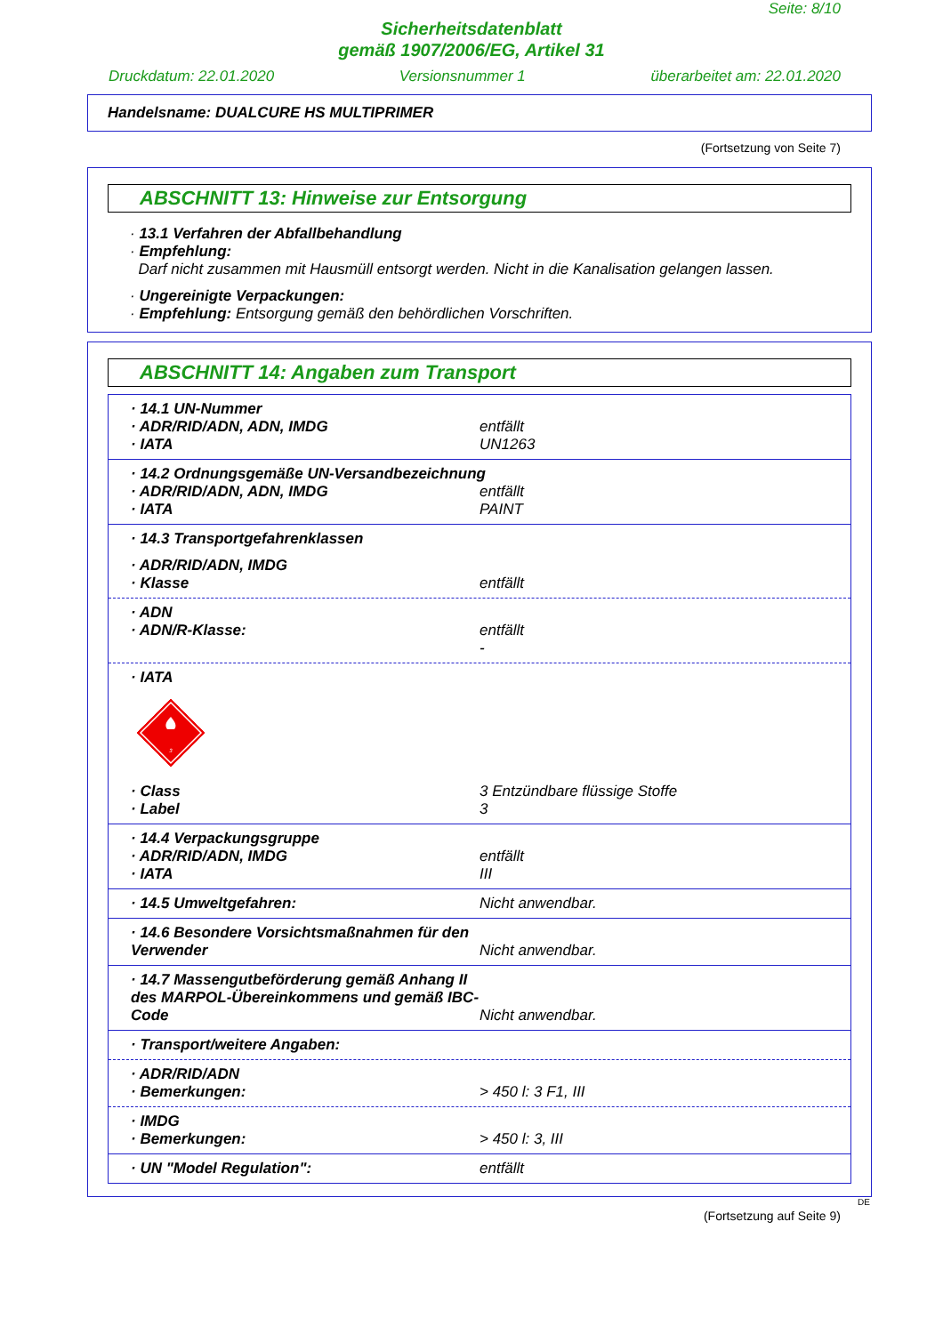Seite: 8/10
Sicherheitsdatenblatt
gemäß 1907/2006/EG, Artikel 31
Druckdatum: 22.01.2020 Versionsnummer 1 überarbeitet am: 22.01.2020
Handelsname: DUALCURE HS MULTIPRIMER
(Fortsetzung von Seite 7)
ABSCHNITT 13: Hinweise zur Entsorgung
· 13.1 Verfahren der Abfallbehandlung
· Empfehlung:
Darf nicht zusammen mit Hausmüll entsorgt werden. Nicht in die Kanalisation gelangen lassen.
· Ungereinigte Verpackungen:
· Empfehlung: Entsorgung gemäß den behördlichen Vorschriften.
ABSCHNITT 14: Angaben zum Transport
· 14.1 UN-Nummer
· ADR/RID/ADN, ADN, IMDG entfällt
· IATA UN1263
· 14.2 Ordnungsgemäße UN-Versandbezeichnung
· ADR/RID/ADN, ADN, IMDG entfällt
· IATA PAINT
· 14.3 Transportgefahrenklassen
· ADR/RID/ADN, IMDG
· Klasse entfällt
· ADN
· ADN/R-Klasse: entfällt
-
· IATA
3
· Class 3 Entzündbare flüssige Stoffe
· Label 3
· 14.4 Verpackungsgruppe
· ADR/RID/ADN, IMDG entfällt
· IATA III
· 14.5 Umweltgefahren: Nicht anwendbar.
· 14.6 Besondere Vorsichtsmaßnahmen für den Verwender Nicht anwendbar.
· 14.7 Massengutbeförderung gemäß Anhang II des MARPOL-Übereinkommens und gemäß IBC-Code Nicht anwendbar.
· Transport/weitere Angaben:
· ADR/RID/ADN
· Bemerkungen: > 450 l: 3 F1, III
· IMDG
· Bemerkungen: > 450 l: 3, III
· UN "Model Regulation": entfällt
DE
(Fortsetzung auf Seite 9)